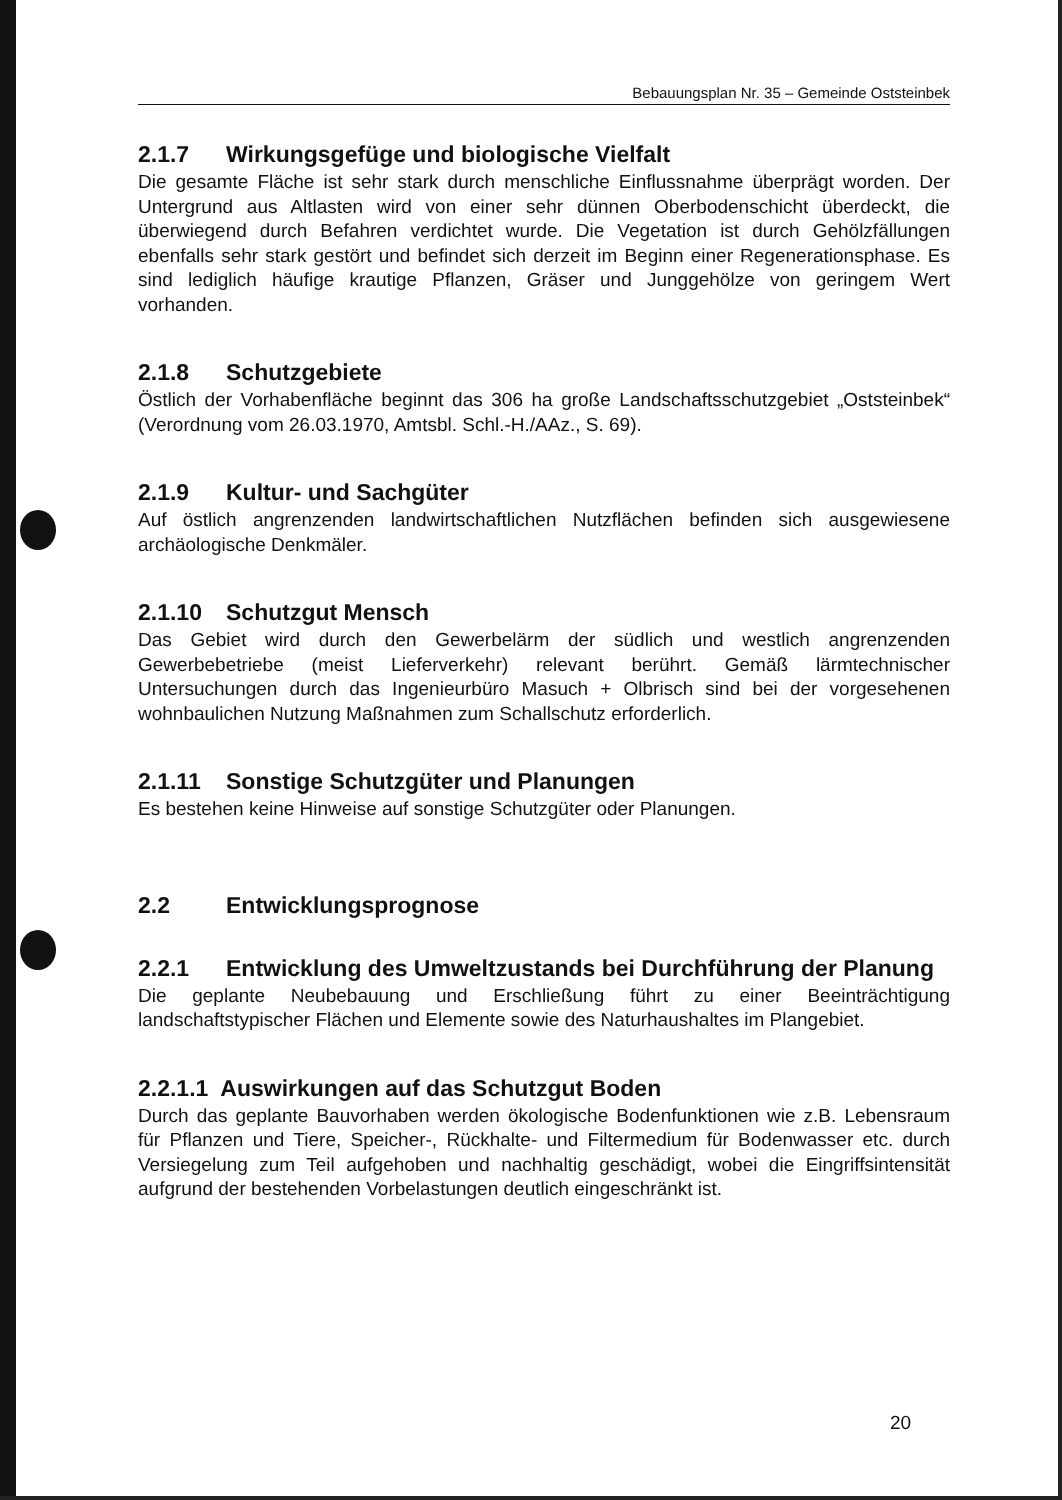Bebauungsplan Nr. 35 – Gemeinde Oststeinbek
2.1.7 Wirkungsgefüge und biologische Vielfalt
Die gesamte Fläche ist sehr stark durch menschliche Einflussnahme überprägt worden. Der Untergrund aus Altlasten wird von einer sehr dünnen Oberbodenschicht überdeckt, die überwiegend durch Befahren verdichtet wurde. Die Vegetation ist durch Gehölzfällungen ebenfalls sehr stark gestört und befindet sich derzeit im Beginn einer Regenerationsphase. Es sind lediglich häufige krautige Pflanzen, Gräser und Junggehölze von geringem Wert vorhanden.
2.1.8 Schutzgebiete
Östlich der Vorhabenfläche beginnt das 306 ha große Landschaftsschutzgebiet „Oststeinbek“ (Verordnung vom 26.03.1970, Amtsbl. Schl.-H./AAz., S. 69).
2.1.9 Kultur- und Sachgüter
Auf östlich angrenzenden landwirtschaftlichen Nutzflächen befinden sich ausgewiesene archäologische Denkmäler.
2.1.10 Schutzgut Mensch
Das Gebiet wird durch den Gewerbelärm der südlich und westlich angrenzenden Gewerbebetriebe (meist Lieferverkehr) relevant berührt. Gemäß lärmtechnischer Untersuchungen durch das Ingenieurbüro Masuch + Olbrisch sind bei der vorgesehenen wohnbaulichen Nutzung Maßnahmen zum Schallschutz erforderlich.
2.1.11 Sonstige Schutzgüter und Planungen
Es bestehen keine Hinweise auf sonstige Schutzgüter oder Planungen.
2.2 Entwicklungsprognose
2.2.1 Entwicklung des Umweltzustands bei Durchführung der Planung
Die geplante Neubebauung und Erschließung führt zu einer Beeinträchtigung landschaftstypischer Flächen und Elemente sowie des Naturhaushaltes im Plangebiet.
2.2.1.1 Auswirkungen auf das Schutzgut Boden
Durch das geplante Bauvorhaben werden ökologische Bodenfunktionen wie z.B. Lebensraum für Pflanzen und Tiere, Speicher-, Rückhalte- und Filtermedium für Bodenwasser etc. durch Versiegelung zum Teil aufgehoben und nachhaltig geschädigt, wobei die Eingriffsintensität aufgrund der bestehenden Vorbelastungen deutlich eingeschränkt ist.
20